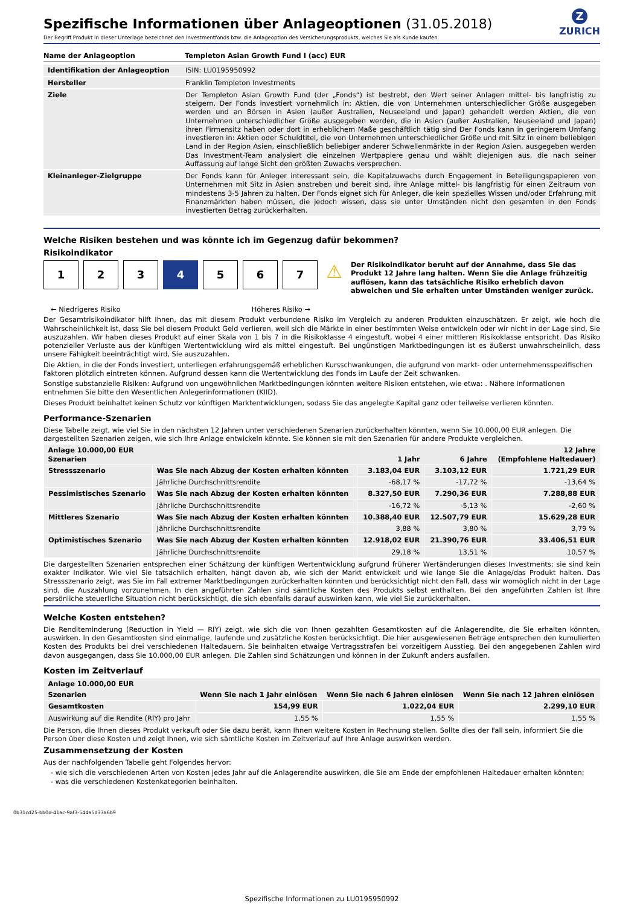Z
ZURICH
Spezifische Informationen über Anlageoptionen (31.05.2018)
Der Begriff Produkt in dieser Unterlage bezeichnet den Investmentfonds bzw. die Anlageoption des Versicherungsprodukts, welches Sie als Kunde kaufen.
| Name der Anlageoption | Templeton Asian Growth Fund I (acc) EUR |
| Identifikation der Anlageoption | ISIN: LU0195950992 |
| Hersteller | Franklin Templeton Investments |
| Ziele | Der Templeton Asian Growth Fund (der „Fonds“) ist bestrebt, den Wert seiner Anlagen mittel- bis langfristig zu steigern. Der Fonds investiert vornehmlich in: Aktien, die von Unternehmen unterschiedlicher Größe ausgegeben werden und an Börsen in Asien (außer Australien, Neuseeland und Japan) gehandelt werden Aktien, die von Unternehmen unterschiedlicher Größe ausgegeben werden, die in Asien (außer Australien, Neuseeland und Japan) ihren Firmensitz haben oder dort in erheblichem Maße geschäftlich tätig sind Der Fonds kann in geringerem Umfang investieren in: Aktien oder Schuldtitel, die von Unternehmen unterschiedlicher Größe und mit Sitz in einem beliebigen Land in der Region Asien, einschließlich beliebiger anderer Schwellenmärkte in der Region Asien, ausgegeben werden Das Investment-Team analysiert die einzelnen Wertpapiere genau und wählt diejenigen aus, die nach seiner Auffassung auf lange Sicht den größten Zuwachs versprechen. |
| Kleinanleger-Zielgruppe | Der Fonds kann für Anleger interessant sein, die Kapitalzuwachs durch Engagement in Beteiligungspapieren von Unternehmen mit Sitz in Asien anstreben und bereit sind, ihre Anlage mittel- bis langfristig für einen Zeitraum von mindestens 3-5 Jahren zu halten. Der Fonds eignet sich für Anleger, die kein spezielles Wissen und/oder Erfahrung mit Finanzmärkten haben müssen, die jedoch wissen, dass sie unter Umständen nicht den gesamten in den Fonds investierten Betrag zurückerhalten. |
Welche Risiken bestehen und was könnte ich im Gegenzug dafür bekommen?
Risikoindikator
1 2 3 4 5 6 7
← Niedrigeres Risiko Höheres Risiko →
⚠
Der Risikoindikator beruht auf der Annahme, dass Sie das Produkt 12 Jahre lang halten. Wenn Sie die Anlage frühzeitig auflösen, kann das tatsächliche Risiko erheblich davon abweichen und Sie erhalten unter Umständen weniger zurück.
Der Gesamtrisikoindikator hilft Ihnen, das mit diesem Produkt verbundene Risiko im Vergleich zu anderen Produkten einzuschätzen. Er zeigt, wie hoch die Wahrscheinlichkeit ist, dass Sie bei diesem Produkt Geld verlieren, weil sich die Märkte in einer bestimmten Weise entwickeln oder wir nicht in der Lage sind, Sie auszuzahlen. Wir haben dieses Produkt auf einer Skala von 1 bis 7 in die Risikoklasse 4 eingestuft, wobei 4 einer mittleren Risikoklasse entspricht. Das Risiko potenzieller Verluste aus der künftigen Wertentwicklung wird als mittel eingestuft. Bei ungünstigen Marktbedingungen ist es äußerst unwahrscheinlich, dass unsere Fähigkeit beeinträchtigt wird, Sie auszuzahlen.
Die Aktien, in die der Fonds investiert, unterliegen erfahrungsgemäß erheblichen Kursschwankungen, die aufgrund von markt- oder unternehmensspezifischen Faktoren plötzlich eintreten können. Aufgrund dessen kann die Wertentwicklung des Fonds im Laufe der Zeit schwanken.
Sonstige substanzielle Risiken: Aufgrund von ungewöhnlichen Marktbedingungen könnten weitere Risiken entstehen, wie etwa: . Nähere Informationen entnehmen Sie bitte den Wesentlichen Anlegerinformationen (KIID).
Dieses Produkt beinhaltet keinen Schutz vor künftigen Marktentwicklungen, sodass Sie das angelegte Kapital ganz oder teilweise verlieren könnten.
Performance-Szenarien
Diese Tabelle zeigt, wie viel Sie in den nächsten 12 Jahren unter verschiedenen Szenarien zurückerhalten könnten, wenn Sie 10.000,00 EUR anlegen. Die dargestellten Szenarien zeigen, wie sich Ihre Anlage entwickeln könnte. Sie können sie mit den Szenarien für andere Produkte vergleichen.
| Anlage 10.000,00 EUR Szenarien | | 1 Jahr | 6 Jahre | 12 Jahre (Empfohlene Haltedauer) |
| --- | --- | --- | --- | --- |
| Stressszenario | Was Sie nach Abzug der Kosten erhalten könnten | 3.183,04 EUR | 3.103,12 EUR | 1.721,29 EUR |
| | Jährliche Durchschnittsrendite | -68,17 % | -17,72 % | -13,64 % |
| Pessimistisches Szenario | Was Sie nach Abzug der Kosten erhalten könnten | 8.327,50 EUR | 7.290,36 EUR | 7.288,88 EUR |
| | Jährliche Durchschnittsrendite | -16,72 % | -5,13 % | -2,60 % |
| Mittleres Szenario | Was Sie nach Abzug der Kosten erhalten könnten | 10.388,40 EUR | 12.507,79 EUR | 15.629,28 EUR |
| | Jährliche Durchschnittsrendite | 3,88 % | 3,80 % | 3,79 % |
| Optimistisches Szenario | Was Sie nach Abzug der Kosten erhalten könnten | 12.918,02 EUR | 21.390,76 EUR | 33.406,51 EUR |
| | Jährliche Durchschnittsrendite | 29,18 % | 13,51 % | 10,57 % |
Die dargestellten Szenarien entsprechen einer Schätzung der künftigen Wertentwicklung aufgrund früherer Wertänderungen dieses Investments; sie sind kein exakter Indikator. Wie viel Sie tatsächlich erhalten, hängt davon ab, wie sich der Markt entwickelt und wie lange Sie die Anlage/das Produkt halten. Das Stressszenario zeigt, was Sie im Fall extremer Marktbedingungen zurückerhalten könnten und berücksichtigt nicht den Fall, dass wir womöglich nicht in der Lage sind, die Auszahlung vorzunehmen. In den angeführten Zahlen sind sämtliche Kosten des Produkts selbst enthalten. Bei den angeführten Zahlen ist Ihre persönliche steuerliche Situation nicht berücksichtigt, die sich ebenfalls darauf auswirken kann, wie viel Sie zurückerhalten.
Welche Kosten entstehen?
Die Renditeminderung (Reduction in Yield — RIY) zeigt, wie sich die von Ihnen gezahlten Gesamtkosten auf die Anlagerendite, die Sie erhalten könnten, auswirken. In den Gesamtkosten sind einmalige, laufende und zusätzliche Kosten berücksichtigt. Die hier ausgewiesenen Beträge entsprechen den kumulierten Kosten des Produkts bei drei verschiedenen Haltedauern. Sie beinhalten etwaige Vertragsstrafen bei vorzeitigem Ausstieg. Bei den angegebenen Zahlen wird davon ausgegangen, dass Sie 10.000,00 EUR anlegen. Die Zahlen sind Schätzungen und können in der Zukunft anders ausfallen.
Kosten im Zeitverlauf
| Anlage 10.000,00 EUR | | | |
| --- | --- | --- | --- |
| Szenarien | Wenn Sie nach 1 Jahr einlösen | Wenn Sie nach 6 Jahren einlösen | Wenn Sie nach 12 Jahren einlösen |
| Gesamtkosten | 154,99 EUR | 1.022,04 EUR | 2.299,10 EUR |
| Auswirkung auf die Rendite (RIY) pro Jahr | 1,55 % | 1,55 % | 1,55 % |
Die Person, die Ihnen dieses Produkt verkauft oder Sie dazu berät, kann Ihnen weitere Kosten in Rechnung stellen. Sollte dies der Fall sein, informiert Sie die Person über diese Kosten und zeigt Ihnen, wie sich sämtliche Kosten im Zeitverlauf auf Ihre Anlage auswirken werden.
Zusammensetzung der Kosten
Aus der nachfolgenden Tabelle geht Folgendes hervor:
- wie sich die verschiedenen Arten von Kosten jedes Jahr auf die Anlagerendite auswirken, die Sie am Ende der empfohlenen Haltedauer erhalten könnten;
- was die verschiedenen Kostenkategorien beinhalten.
0b31cd25-bb0d-41ac-9af3-544a5d33a6b9
Spezifische Informationen zu LU0195950992